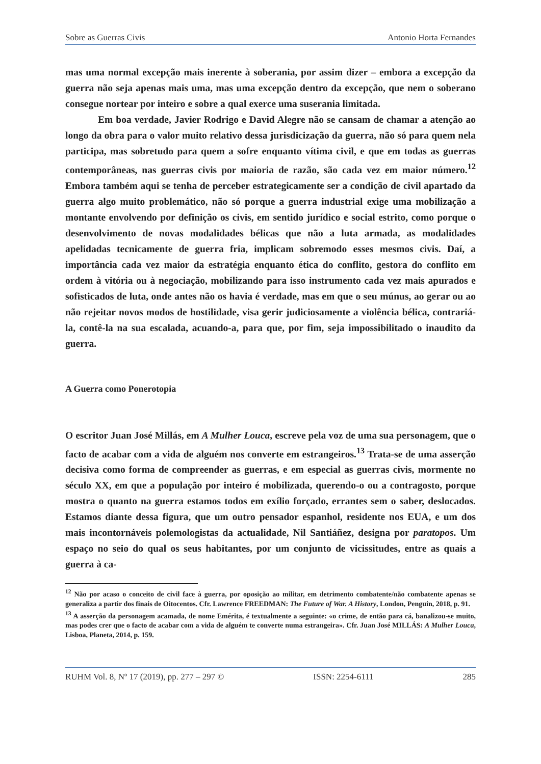Sobre as Guerras Civis Antonio Horta Fernandes
mas uma normal excepção mais inerente à soberania, por assim dizer – embora a excepção da guerra não seja apenas mais uma, mas uma excepção dentro da excepção, que nem o soberano consegue nortear por inteiro e sobre a qual exerce uma suserania limitada.
Em boa verdade, Javier Rodrigo e David Alegre não se cansam de chamar a atenção ao longo da obra para o valor muito relativo dessa jurisdicização da guerra, não só para quem nela participa, mas sobretudo para quem a sofre enquanto vítima civil, e que em todas as guerras contemporâneas, nas guerras civis por maioria de razão, são cada vez em maior número.<sup>12</sup> Embora também aqui se tenha de perceber estrategicamente ser a condição de civil apartado da guerra algo muito problemático, não só porque a guerra industrial exige uma mobilização a montante envolvendo por definição os civis, em sentido jurídico e social estrito, como porque o desenvolvimento de novas modalidades bélicas que não a luta armada, as modalidades apelidadas tecnicamente de guerra fria, implicam sobremodo esses mesmos civis. Daí, a importância cada vez maior da estratégia enquanto ética do conflito, gestora do conflito em ordem à vitória ou à negociação, mobilizando para isso instrumento cada vez mais apurados e sofisticados de luta, onde antes não os havia é verdade, mas em que o seu múnus, ao gerar ou ao não rejeitar novos modos de hostilidade, visa gerir judiciosamente a violência bélica, contrariá-la, contê-la na sua escalada, acuando-a, para que, por fim, seja impossibilitado o inaudito da guerra.
A Guerra como Ponerotopia
O escritor Juan José Millás, em A Mulher Louca, escreve pela voz de uma sua personagem, que o facto de acabar com a vida de alguém nos converte em estrangeiros.<sup>13</sup> Trata-se de uma asserção decisiva como forma de compreender as guerras, e em especial as guerras civis, mormente no século XX, em que a população por inteiro é mobilizada, querendo-o ou a contragosto, porque mostra o quanto na guerra estamos todos em exílio forçado, errantes sem o saber, deslocados. Estamos diante dessa figura, que um outro pensador espanhol, residente nos EUA, e um dos mais incontornáveis polemologistas da actualidade, Nil Santiáñez, designa por paratopos. Um espaço no seio do qual os seus habitantes, por um conjunto de vicissitudes, entre as quais a guerra à ca-
<sup>12</sup> Não por acaso o conceito de civil face à guerra, por oposição ao militar, em detrimento combatente/não combatente apenas se generaliza a partir dos finais de Oitocentos. Cfr. Lawrence FREEDMAN: The Future of War. A History, London, Penguin, 2018, p. 91.
<sup>13</sup> A asserção da personagem acamada, de nome Emérita, é textualmente a seguinte: «o crime, de então para cá, banalizou-se muito, mas podes crer que o facto de acabar com a vida de alguém te converte numa estrangeira». Cfr. Juan José MILLÁS: A Mulher Louca, Lisboa, Planeta, 2014, p. 159.
RUHM Vol. 8, Nº 17 (2019), pp. 277 – 297 © ISSN: 2254-6111 285